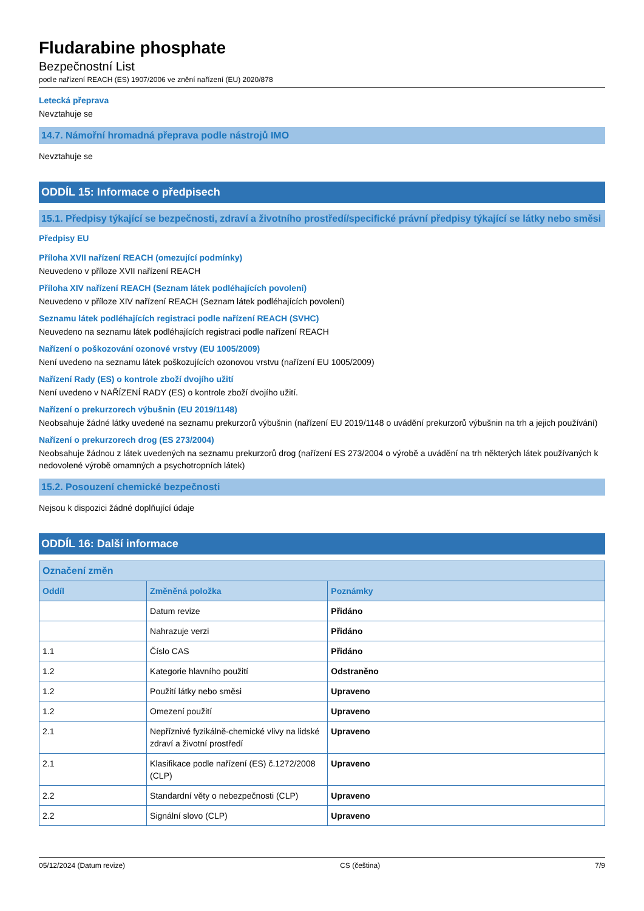Fludarabine phosphate
Bezpečnostní List
podle nařízení REACH (ES) 1907/2006 ve znění nařízení (EU) 2020/878
Letecká přeprava
Nevztahuje se
14.7. Námořní hromadná přeprava podle nástrojů IMO
Nevztahuje se
ODDÍL 15: Informace o předpisech
15.1. Předpisy týkající se bezpečnosti, zdraví a životního prostředí/specifické právní předpisy týkající se látky nebo směsi
Předpisy EU
Příloha XVII nařízení REACH (omezující podmínky)
Neuvedeno v příloze XVII nařízení REACH
Příloha XIV nařízení REACH (Seznam látek podléhajících povolení)
Neuvedeno v příloze XIV nařízení REACH (Seznam látek podléhajících povolení)
Seznamu látek podléhajících registraci podle nařízení REACH (SVHC)
Neuvedeno na seznamu látek podléhajících registraci podle nařízení REACH
Nařízení o poškozování ozonové vrstvy (EU 1005/2009)
Není uvedeno na seznamu látek poškozujících ozonovou vrstvu (nařízení EU 1005/2009)
Nařízení Rady (ES) o kontrole zboží dvojího užití
Není uvedeno v NAŘÍZENÍ RADY (ES) o kontrole zboží dvojího užití.
Nařízení o prekurzorech výbušnin (EU 2019/1148)
Neobsahuje žádné látky uvedené na seznamu prekurzorů výbušnin (nařízení EU 2019/1148 o uvádění prekurzorů výbušnin na trh a jejich používání)
Nařízení o prekurzorech drog (ES 273/2004)
Neobsahuje žádnou z látek uvedených na seznamu prekurzorů drog (nařízení ES 273/2004 o výrobě a uvádění na trh některých látek používaných k nedovolené výrobě omamných a psychotropních látek)
15.2. Posouzení chemické bezpečnosti
Nejsou k dispozici žádné doplňující údaje
ODDÍL 16: Další informace
| Označení změn | | |
| --- | --- | --- |
| Oddíl | Změněná položka | Poznámky |
| | Datum revize | Přidáno |
| | Nahrazuje verzi | Přidáno |
| 1.1 | Číslo CAS | Přidáno |
| 1.2 | Kategorie hlavního použití | Odstraněno |
| 1.2 | Použití látky nebo směsi | Upraveno |
| 1.2 | Omezení použití | Upraveno |
| 2.1 | Nepříznivé fyzikálně-chemické vlivy na lidské zdraví a životní prostředí | Upraveno |
| 2.1 | Klasifikace podle nařízení (ES) č.1272/2008 (CLP) | Upraveno |
| 2.2 | Standardní věty o nebezpečnosti (CLP) | Upraveno |
| 2.2 | Signální slovo (CLP) | Upraveno |
05/12/2024 (Datum revize) CS (čeština) 7/9